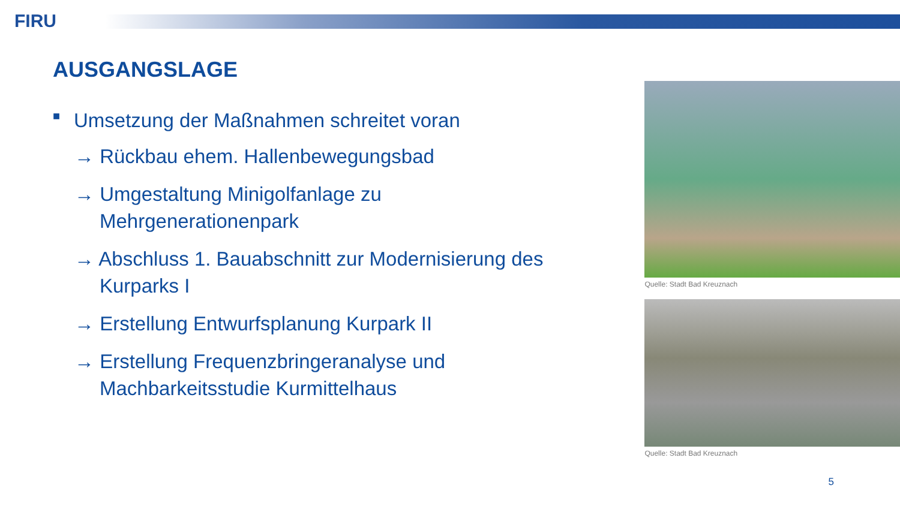FIRU
AUSGANGSLAGE
■ Umsetzung der Maßnahmen schreitet voran
→ Rückbau ehem. Hallenbewegungsbad
→ Umgestaltung Minigolfanlage zu Mehrgenerationenpark
→ Abschluss 1. Bauabschnitt zur Modernisierung des Kurparks I
→ Erstellung Entwurfsplanung Kurpark II
→ Erstellung Frequenzbringeranalyse und Machbarkeitsstudie Kurmittelhaus
Quelle: Stadt Bad Kreuznach
Quelle: Stadt Bad Kreuznach
5